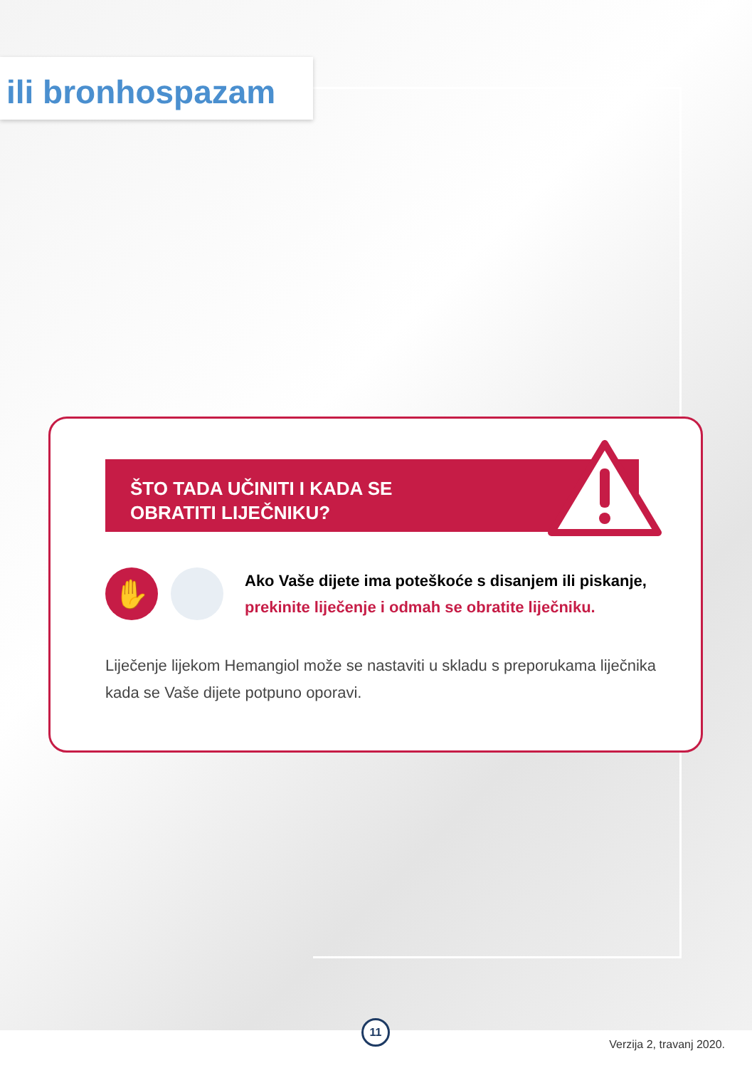ili bronhospazam
ŠTO TADA UČINITI I KADA SE
OBRATITI LIJEČNIKU?
✋
Ako Vaše dijete ima poteškoće s disanjem ili piskanje,
prekinite liječenje i odmah se obratite liječniku.
Liječenje lijekom Hemangiol može se nastaviti u skladu s preporukama liječnika kada se Vaše dijete potpuno oporavi.
11
Verzija 2, travanj 2020.